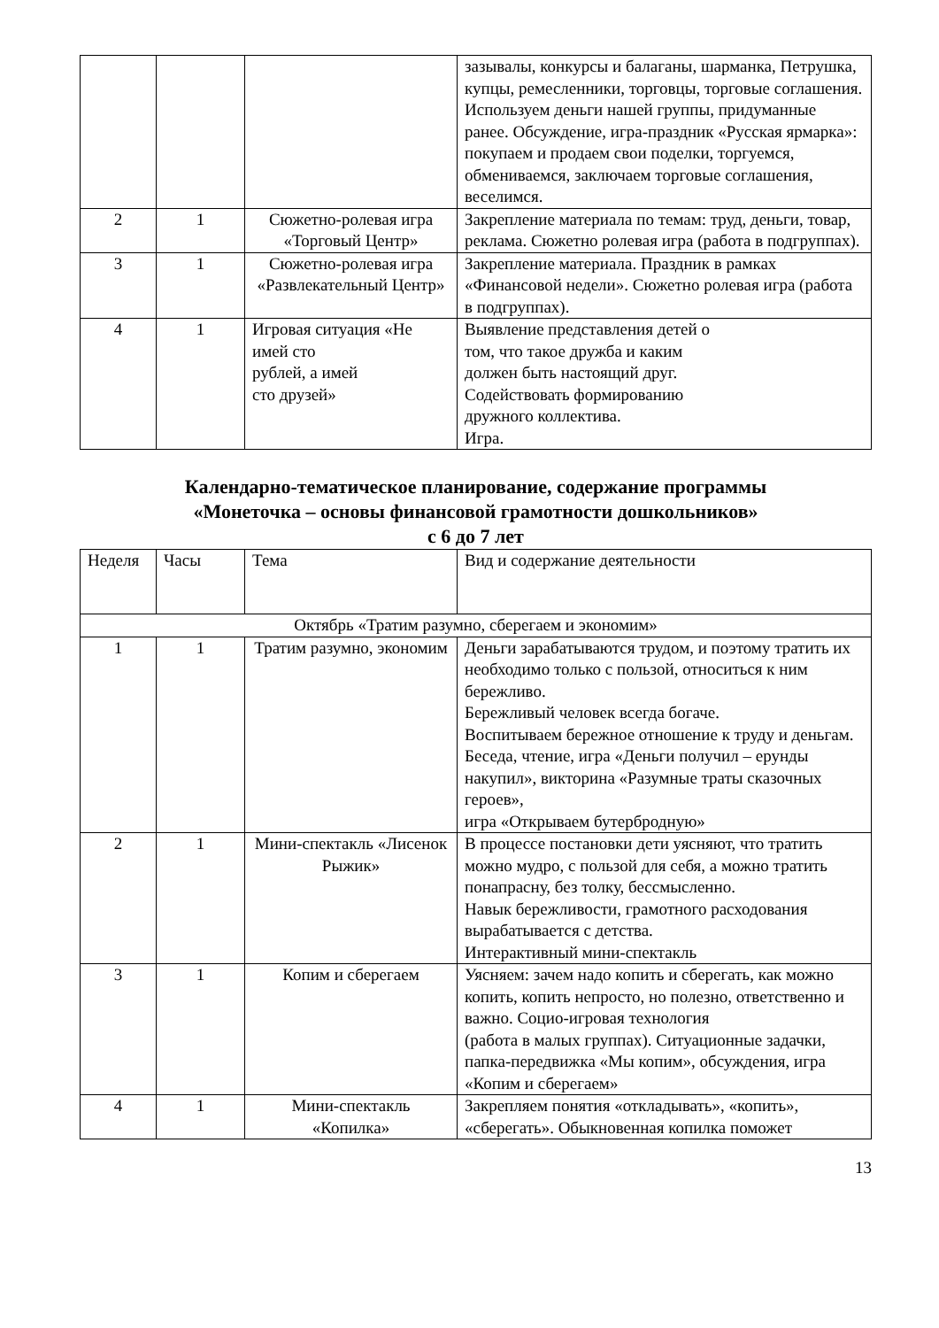| | | | зазывалы, конкурсы и балаганы, шарманка, Петрушка, купцы, ремесленники, торговцы, торговые соглашения. Используем деньги нашей группы, придуманные ранее. Обсуждение, игра-праздник «Русская ярмарка»: покупаем и продаем свои поделки, торгуемся, обмениваемся, заключаем торговые соглашения, веселимся. |
| 2 | 1 | Сюжетно-ролевая игра «Торговый Центр» | Закрепление материала по темам: труд, деньги, товар, реклама. Сюжетно ролевая игра (работа в подгруппах). |
| 3 | 1 | Сюжетно-ролевая игра «Развлекательный Центр» | Закрепление материала. Праздник в рамках «Финансовой недели». Сюжетно ролевая игра (работа в подгруппах). |
| 4 | 1 | Игровая ситуация «Не имей сто рублей, а имей сто друзей» | Выявление представления детей о том, что такое дружба и каким должен быть настоящий друг. Содействовать формированию дружного коллектива. Игра. |
Календарно-тематическое планирование, содержание программы
«Монеточка – основы финансовой грамотности дошкольников»
с 6 до 7 лет
| Неделя | Часы | Тема | Вид и содержание деятельности |
| --- | --- | --- | --- |
| Октябрь «Тратим разумно, сберегаем и экономим» | | | |
| 1 | 1 | Тратим разумно, экономим | Деньги зарабатываются трудом, и поэтому тратить их необходимо только с пользой, относиться к ним бережливо. Бережливый человек всегда богаче. Воспитываем бережное отношение к труду и деньгам. Беседа, чтение, игра «Деньги получил – ерунды накупил», викторина «Разумные траты сказочных героев», игра «Открываем бутербродную» |
| 2 | 1 | Мини-спектакль «Лисенок Рыжик» | В процессе постановки дети уясняют, что тратить можно мудро, с пользой для себя, а можно тратить понапрасну, без толку, бессмысленно. Навык бережливости, грамотного расходования вырабатывается с детства. Интерактивный мини-спектакль |
| 3 | 1 | Копим и сберегаем | Уясняем: зачем надо копить и сберегать, как можно копить, копить непросто, но полезно, ответственно и важно. Социо-игровая технология (работа в малых группах). Ситуационные задачки, папка-передвижка «Мы копим», обсуждения, игра «Копим и сберегаем» |
| 4 | 1 | Мини-спектакль «Копилка» | Закрепляем понятия «откладывать», «копить», «сберегать». Обыкновенная копилка поможет |
13